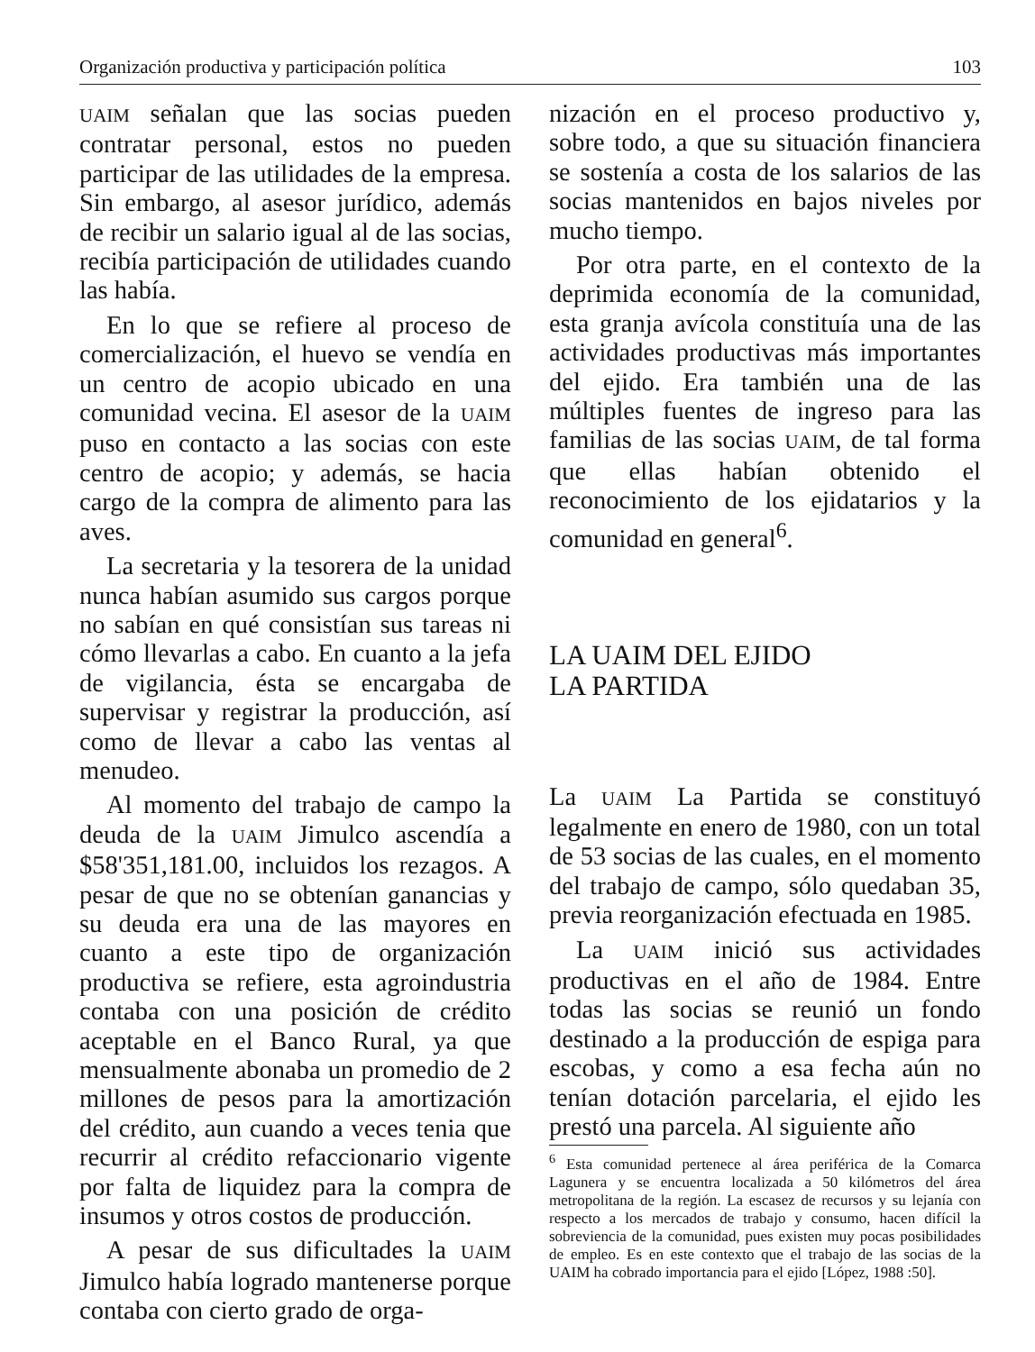Organización productiva y participación política 103
UAIM señalan que las socias pueden contratar personal, estos no pueden participar de las utilidades de la empresa. Sin embargo, al asesor jurídico, además de recibir un salario igual al de las socias, recibía participación de utilidades cuando las había.
En lo que se refiere al proceso de comercialización, el huevo se vendía en un centro de acopio ubicado en una comunidad vecina. El asesor de la UAIM puso en contacto a las socias con este centro de acopio; y además, se hacia cargo de la compra de alimento para las aves.
La secretaria y la tesorera de la unidad nunca habían asumido sus cargos porque no sabían en qué consistían sus tareas ni cómo llevarlas a cabo. En cuanto a la jefa de vigilancia, ésta se encargaba de supervisar y registrar la producción, así como de llevar a cabo las ventas al menudeo.
Al momento del trabajo de campo la deuda de la UAIM Jimulco ascendía a $58'351,181.00, incluidos los rezagos. A pesar de que no se obtenían ganancias y su deuda era una de las mayores en cuanto a este tipo de organización productiva se refiere, esta agroindustria contaba con una posición de crédito aceptable en el Banco Rural, ya que mensualmente abonaba un promedio de 2 millones de pesos para la amortización del crédito, aun cuando a veces tenia que recurrir al crédito refaccionario vigente por falta de liquidez para la compra de insumos y otros costos de producción.
A pesar de sus dificultades la UAIM Jimulco había logrado mantenerse porque contaba con cierto grado de orga-
nización en el proceso productivo y, sobre todo, a que su situación financiera se sostenía a costa de los salarios de las socias mantenidos en bajos niveles por mucho tiempo.
Por otra parte, en el contexto de la deprimida economía de la comunidad, esta granja avícola constituía una de las actividades productivas más importantes del ejido. Era también una de las múltiples fuentes de ingreso para las familias de las socias UAIM, de tal forma que ellas habían obtenido el reconocimiento de los ejidatarios y la comunidad en general<sup>6</sup>.
LA UAIM DEL EJIDO
LA PARTIDA
La UAIM La Partida se constituyó legalmente en enero de 1980, con un total de 53 socias de las cuales, en el momento del trabajo de campo, sólo quedaban 35, previa reorganización efectuada en 1985.
La UAIM inició sus actividades productivas en el año de 1984. Entre todas las socias se reunió un fondo destinado a la producción de espiga para escobas, y como a esa fecha aún no tenían dotación parcelaria, el ejido les prestó una parcela. Al siguiente año
<sup>6</sup> Esta comunidad pertenece al área periférica de la Comarca Lagunera y se encuentra localizada a 50 kilómetros del área metropolitana de la región. La escasez de recursos y su lejanía con respecto a los mercados de trabajo y consumo, hacen difícil la sobreviencia de la comunidad, pues existen muy pocas posibilidades de empleo. Es en este contexto que el trabajo de las socias de la UAIM ha cobrado importancia para el ejido [López, 1988 :50].